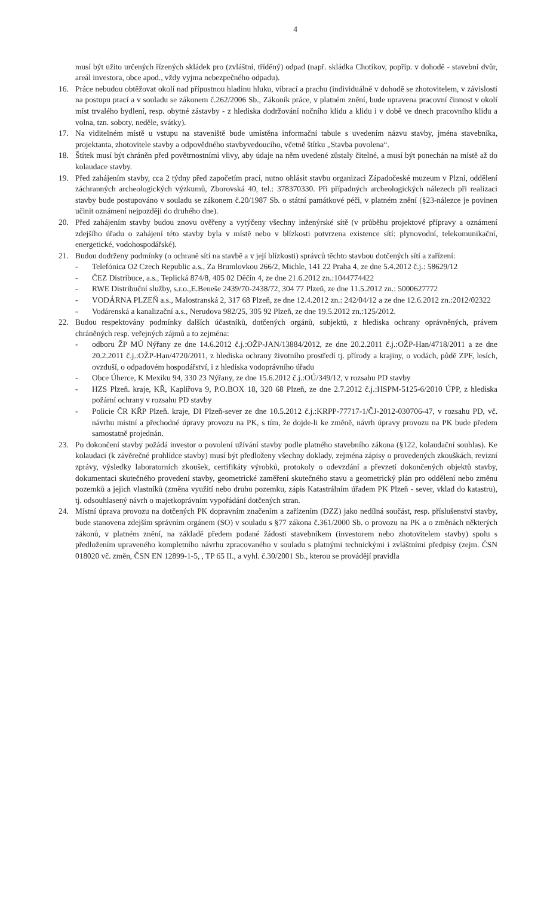4
musí být užito určených řízených skládek pro (zvláštní, tříděný) odpad (např. skládka Chotíkov, popříp. v dohodě - stavební dvůr, areál investora, obce apod., vždy vyjma nebezpečného odpadu).
16. Práce nebudou obtěžovat okolí nad přípustnou hladinu hluku, vibrací a prachu (individuálně v dohodě se zhotovitelem, v závislosti na postupu prací a v souladu se zákonem č.262/2006 Sb., Zákoník práce, v platném znění, bude upravena pracovní činnost v okolí míst trvalého bydlení, resp. obytné zástavby - z hlediska dodržování nočního klidu a klidu i v době ve dnech pracovního klidu a volna, tzn. soboty, neděle, svátky).
17. Na viditelném místě u vstupu na staveniště bude umístěna informační tabule s uvedením názvu stavby, jména stavebníka, projektanta, zhotovitele stavby a odpovědného stavbyvedoucího, včetně štítku „Stavba povolena“.
18. Štítek musí být chráněn před povětrnostními vlivy, aby údaje na něm uvedené zůstaly čitelné, a musí být ponechán na místě až do kolaudace stavby.
19. Před zahájením stavby, cca 2 týdny před započetím prací, nutno ohlásit stavbu organizaci Západočeské muzeum v Plzni, oddělení záchranných archeologických výzkumů, Zborovská 40, tel.: 378370330. Při případných archeologických nálezech při realizaci stavby bude postupováno v souladu se zákonem č.20/1987 Sb. o státní památkové péči, v platném znění (§23-nálezce je povinen učinit oznámení nejpozději do druhého dne).
20. Před zahájením stavby budou znovu ověřeny a vytýčeny všechny inženýrské sítě (v průběhu projektové přípravy a oznámení zdejšího úřadu o zahájení této stavby byla v místě nebo v blízkosti potvrzena existence sítí: plynovodní, telekomunikační, energetické, vodohospodářské).
21. Budou dodrženy podmínky (o ochraně sítí na stavbě a v její blízkosti) správců těchto stavbou dotčených sítí a zařízení:
- Telefónica O2 Czech Republic a.s., Za Brumlovkou 266/2, Michle, 141 22 Praha 4, ze dne 5.4.2012 č.j.: 58629/12
- ČEZ Distribuce, a.s., Teplická 874/8, 405 02 Děčín 4, ze dne 21.6.2012 zn.:1044774422
- RWE Distribuční služby, s.r.o.,E.Beneše 2439/70-2438/72, 304 77 Plzeň, ze dne 11.5.2012 zn.: 5000627772
- VODÁRNA PLZEŇ a.s., Malostranská 2, 317 68 Plzeň, ze dne 12.4.2012 zn.: 242/04/12 a ze dne 12.6.2012 zn.:2012/02322
- Vodárenská a kanalizační a.s., Nerudova 982/25, 305 92 Plzeň, ze dne 19.5.2012 zn.:125/2012.
22. Budou respektovány podmínky dalších účastníků, dotčených orgánů, subjektů, z hlediska ochrany oprávněných, právem chráněných resp. veřejných zájmů a to zejména:
- odboru ŽP MÚ Nýřany ze dne 14.6.2012 č.j.:OŽP-JAN/13884/2012, ze dne 20.2.2011 č.j.:OŽP-Han/4718/2011 a ze dne 20.2.2011 č.j.:OŽP-Han/4720/2011, z hlediska ochrany životního prostředí tj. přírody a krajiny, o vodách, půdě ZPF, lesích, ovzduší, o odpadovém hospodářství, i z hlediska vodoprávního úřadu
- Obce Úherce, K Mexiku 94, 330 23 Nýřany, ze dne 15.6.2012 č.j.:OÚ/349/12, v rozsahu PD stavby
- HZS Plzeň. kraje, KŘ, Kaplířova 9, P.O.BOX 18, 320 68 Plzeň, ze dne 2.7.2012 č.j.:HSPM-5125-6/2010 ÚPP, z hlediska požární ochrany v rozsahu PD stavby
- Policie ČR KŘP Plzeň. kraje, DI Plzeň-sever ze dne 10.5.2012 č.j.:KRPP-77717-1/ČJ-2012-030706-47, v rozsahu PD, vč. návrhu místní a přechodné úpravy provozu na PK, s tím, že dojde-li ke změně, návrh úpravy provozu na PK bude předem samostatně projednán.
23. Po dokončení stavby požádá investor o povolení užívání stavby podle platného stavebního zákona (§122, kolaudační souhlas). Ke kolaudaci (k závěrečné prohlídce stavby) musí být předloženy všechny doklady, zejména zápisy o provedených zkouškách, revizní zprávy, výsledky laboratorních zkoušek, certifikáty výrobků, protokoly o odevzdání a převzetí dokončených objektů stavby, dokumentaci skutečného provedení stavby, geometrické zaměření skutečného stavu a geometrický plán pro oddělení nebo změnu pozemků a jejich vlastníků (změna využití nebo druhu pozemku, zápis Katastrálním úřadem PK Plzeň - sever, vklad do katastru), tj. odsouhlasený návrh o majetkoprávním vypořádání dotčených stran.
24. Místní úprava provozu na dotčených PK dopravním značením a zařízením (DZZ) jako nedílná součást, resp. příslušenství stavby, bude stanovena zdejším správním orgánem (SO) v souladu s §77 zákona č.361/2000 Sb. o provozu na PK a o změnách některých zákonů, v platném znění, na základě předem podané žádosti stavebníkem (investorem nebo zhotovitelem stavby) spolu s předložením upraveného kompletního návrhu zpracovaného v souladu s platnými technickými i zvláštními předpisy (zejm. ČSN 018020 vč. změn, ČSN EN 12899-1-5, , TP 65 II., a vyhl. č.30/2001 Sb., kterou se provádějí pravidla